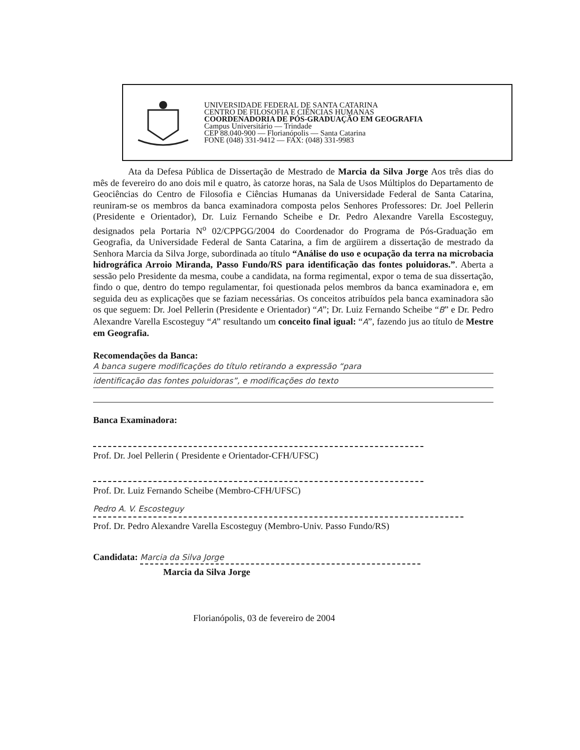UNIVERSIDADE FEDERAL DE SANTA CATARINA
CENTRO DE FILOSOFIA E CIÊNCIAS HUMANAS
COORDENADORIA DE PÓS-GRADUAÇÃO EM GEOGRAFIA
Campus Universitário — Trindade
CEP 88.040-900 — Florianópolis — Santa Catarina
FONE (048) 331-9412 — FAX: (048) 331-9983
Ata da Defesa Pública de Dissertação de Mestrado de Marcia da Silva Jorge Aos três dias do mês de fevereiro do ano dois mil e quatro, às catorze horas, na Sala de Usos Múltiplos do Departamento de Geociências do Centro de Filosofia e Ciências Humanas da Universidade Federal de Santa Catarina, reuniram-se os membros da banca examinadora composta pelos Senhores Professores: Dr. Joel Pellerin (Presidente e Orientador), Dr. Luiz Fernando Scheibe e Dr. Pedro Alexandre Varella Escosteguy, designados pela Portaria N<sup>o</sup> 02/CPPGG/2004 do Coordenador do Programa de Pós-Graduação em Geografia, da Universidade Federal de Santa Catarina, a fim de argüirem a dissertação de mestrado da Senhora Marcia da Silva Jorge, subordinada ao título “Análise do uso e ocupação da terra na microbacia hidrográfica Arroio Miranda, Passo Fundo/RS para identificação das fontes poluidoras.”. Aberta a sessão pelo Presidente da mesma, coube a candidata, na forma regimental, expor o tema de sua dissertação, findo o que, dentro do tempo regulamentar, foi questionada pelos membros da banca examinadora e, em seguida deu as explicações que se faziam necessárias. Os conceitos atribuídos pela banca examinadora são os que seguem: Dr. Joel Pellerin (Presidente e Orientador) “A”; Dr. Luiz Fernando Scheibe “B” e Dr. Pedro Alexandre Varella Escosteguy “A” resultando um conceito final igual: “A”, fazendo jus ao título de Mestre em Geografia.
Recomendações da Banca:
A banca sugere modificações do título retirando a expressão “para
identificação das fontes poluidoras”, e modificações do texto
Banca Examinadora:
Prof. Dr. Joel Pellerin ( Presidente e Orientador-CFH/UFSC)
Prof. Dr. Luiz Fernando Scheibe (Membro-CFH/UFSC)
Pedro A. V. Escosteguy
Prof. Dr. Pedro Alexandre Varella Escosteguy (Membro-Univ. Passo Fundo/RS)
Candidata: Marcia da Silva Jorge
Marcia da Silva Jorge
Florianópolis, 03 de fevereiro de 2004